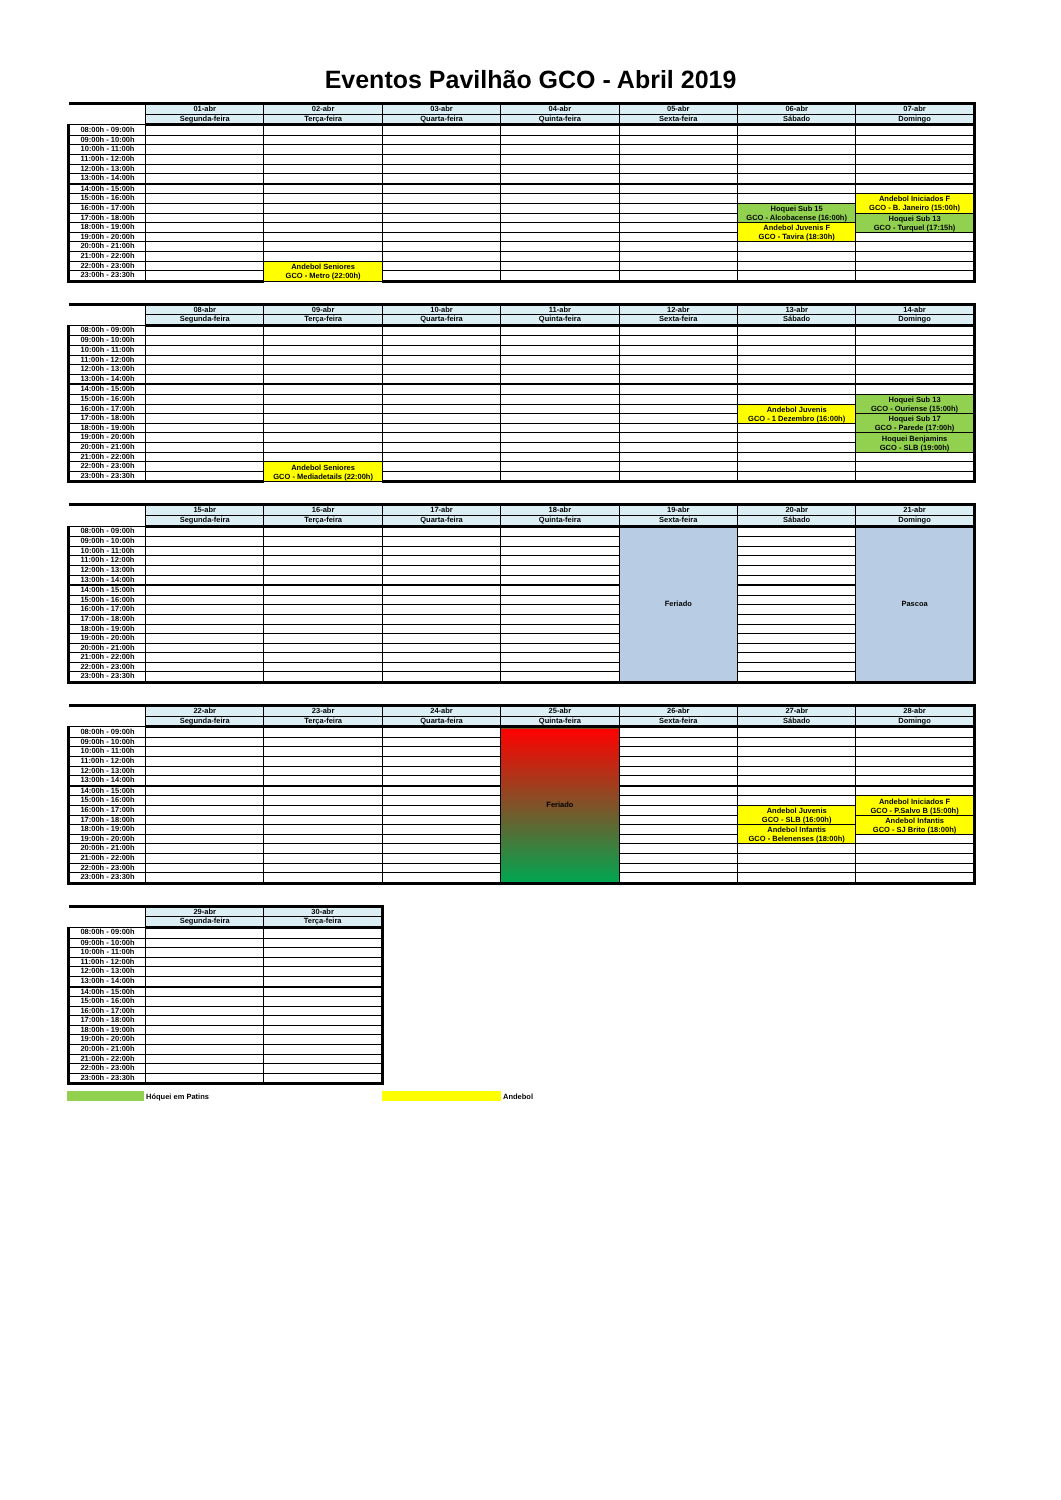Eventos Pavilhão GCO - Abril 2019
| | 01-abr | 02-abr | 03-abr | 04-abr | 05-abr | 06-abr | 07-abr |
| --- | --- | --- | --- | --- | --- | --- | --- |
| | Segunda-feira | Terça-feira | Quarta-feira | Quinta-feira | Sexta-feira | Sábado | Domingo |
| 08:00h - 09:00h | | | | | | | |
| 09:00h - 10:00h | | | | | | | |
| 10:00h - 11:00h | | | | | | | |
| 11:00h - 12:00h | | | | | | | |
| 12:00h - 13:00h | | | | | | | |
| 13:00h - 14:00h | | | | | | | |
| 14:00h - 15:00h | | | | | | | |
| 15:00h - 16:00h | | | | | | | Andebol Iniciados F GCO - B. Janeiro (15:00h) |
| 16:00h - 17:00h | | | | | | Hoquei Sub 15 GCO - Alcobacense (16:00h) | |
| 17:00h - 18:00h | | | | | | | Hoquei Sub 13 GCO - Turquel (17:15h) |
| 18:00h - 19:00h | | | | | | Andebol Juvenis F GCO - Tavira (18:30h) | |
| 19:00h - 20:00h | | | | | | | |
| 20:00h - 21:00h | | | | | | | |
| 21:00h - 22:00h | | | | | | | |
| 22:00h - 23:00h | | Andebol Seniores GCO - Metro (22:00h) | | | | | |
| 23:00h - 23:30h | | | | | | | |
| | 08-abr | 09-abr | 10-abr | 11-abr | 12-abr | 13-abr | 14-abr |
| --- | --- | --- | --- | --- | --- | --- | --- |
| | Segunda-feira | Terça-feira | Quarta-feira | Quinta-feira | Sexta-feira | Sábado | Domingo |
| 08:00h - 09:00h | | | | | | | |
| 09:00h - 10:00h | | | | | | | |
| 10:00h - 11:00h | | | | | | | |
| 11:00h - 12:00h | | | | | | | |
| 12:00h - 13:00h | | | | | | | |
| 13:00h - 14:00h | | | | | | | |
| 14:00h - 15:00h | | | | | | | |
| 15:00h - 16:00h | | | | | | | Hoquei Sub 13 GCO - Ouriense (15:00h) |
| 16:00h - 17:00h | | | | | | Andebol Juvenis GCO - 1 Dezembro (16:00h) | |
| 17:00h - 18:00h | | | | | | | Hoquei Sub 17 GCO - Parede (17:00h) |
| 18:00h - 19:00h | | | | | | | |
| 19:00h - 20:00h | | | | | | | Hoquei Benjamins GCO - SLB (19:00h) |
| 20:00h - 21:00h | | | | | | | |
| 21:00h - 22:00h | | | | | | | |
| 22:00h - 23:00h | | Andebol Seniores GCO - Mediadetails (22:00h) | | | | | |
| 23:00h - 23:30h | | | | | | | |
| | 15-abr | 16-abr | 17-abr | 18-abr | 19-abr | 20-abr | 21-abr |
| --- | --- | --- | --- | --- | --- | --- | --- |
| | Segunda-feira | Terça-feira | Quarta-feira | Quinta-feira | Sexta-feira | Sábado | Domingo |
| 08:00h - 09:00h | | | | | Feriado | | Pascoa |
| 09:00h - 10:00h | | | | | | | |
| 10:00h - 11:00h | | | | | | | |
| 11:00h - 12:00h | | | | | | | |
| 12:00h - 13:00h | | | | | | | |
| 13:00h - 14:00h | | | | | | | |
| 14:00h - 15:00h | | | | | | | |
| 15:00h - 16:00h | | | | | | | |
| 16:00h - 17:00h | | | | | | | |
| 17:00h - 18:00h | | | | | | | |
| 18:00h - 19:00h | | | | | | | |
| 19:00h - 20:00h | | | | | | | |
| 20:00h - 21:00h | | | | | | | |
| 21:00h - 22:00h | | | | | | | |
| 22:00h - 23:00h | | | | | | | |
| 23:00h - 23:30h | | | | | | | |
| | 22-abr | 23-abr | 24-abr | 25-abr | 26-abr | 27-abr | 28-abr |
| --- | --- | --- | --- | --- | --- | --- | --- |
| | Segunda-feira | Terça-feira | Quarta-feira | Quinta-feira | Sexta-feira | Sábado | Domingo |
| 08:00h - 09:00h | | | | Feriado | | | |
| 09:00h - 10:00h | | | | | | | |
| 10:00h - 11:00h | | | | | | | |
| 11:00h - 12:00h | | | | | | | |
| 12:00h - 13:00h | | | | | | | |
| 13:00h - 14:00h | | | | | | | |
| 14:00h - 15:00h | | | | | | | |
| 15:00h - 16:00h | | | | | | | Andebol Iniciados F GCO - P.Salvo B (15:00h) |
| 16:00h - 17:00h | | | | | | Andebol Juvenis GCO - SLB (16:00h) | |
| 17:00h - 18:00h | | | | | | | Andebol Infantis GCO - SJ Brito (18:00h) |
| 18:00h - 19:00h | | | | | | Andebol Infantis GCO - Belenenses (18:00h) | |
| 19:00h - 20:00h | | | | | | | |
| 20:00h - 21:00h | | | | | | | |
| 21:00h - 22:00h | | | | | | | |
| 22:00h - 23:00h | | | | | | | |
| 23:00h - 23:30h | | | | | | | |
| | 29-abr | 30-abr |
| --- | --- | --- |
| | Segunda-feira | Terça-feira |
| 08:00h - 09:00h | | |
| 09:00h - 10:00h | | |
| 10:00h - 11:00h | | |
| 11:00h - 12:00h | | |
| 12:00h - 13:00h | | |
| 13:00h - 14:00h | | |
| 14:00h - 15:00h | | |
| 15:00h - 16:00h | | |
| 16:00h - 17:00h | | |
| 17:00h - 18:00h | | |
| 18:00h - 19:00h | | |
| 19:00h - 20:00h | | |
| 20:00h - 21:00h | | |
| 21:00h - 22:00h | | |
| 22:00h - 23:00h | | |
| 23:00h - 23:30h | | |
Hóquei em Patins Andebol